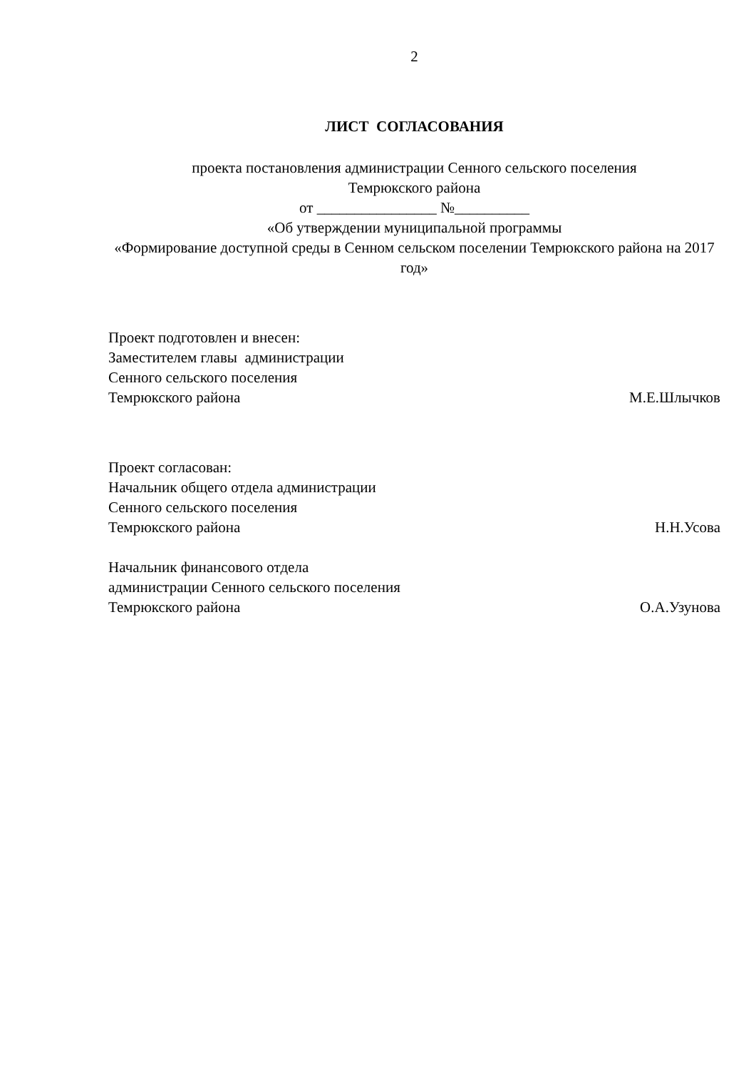2
ЛИСТ СОГЛАСОВАНИЯ
проекта постановления администрации Сенного сельского поселения
Темрюкского района
от ________________ №__________
«Об утверждении муниципальной программы
«Формирование доступной среды в Сенном сельском поселении Темрюкского района на 2017 год»
Проект подготовлен и внесен:
Заместителем главы администрации
Сенного сельского поселения
Темрюкского района М.Е.Шлычков
Проект согласован:
Начальник общего отдела администрации
Сенного сельского поселения
Темрюкского района Н.Н.Усова
Начальник финансового отдела
администрации Сенного сельского поселения
Темрюкского района О.А.Узунова